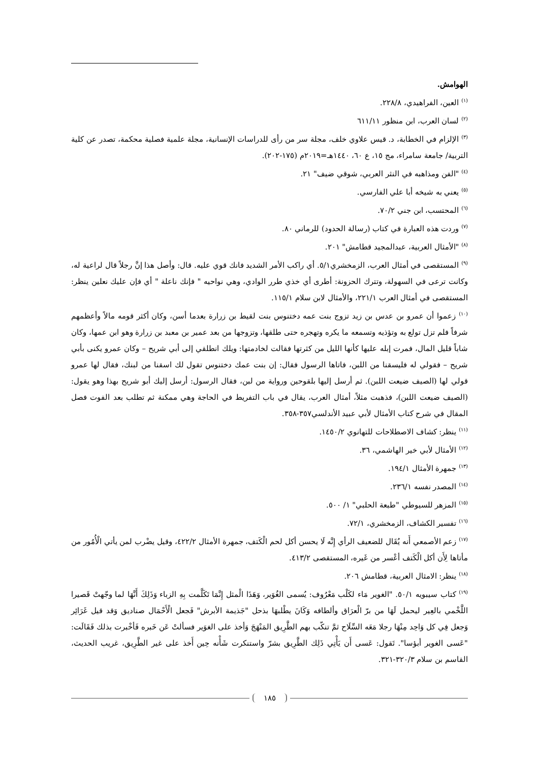الهوامش.
<sup>(١)</sup> العين، الفراهيدي، ٢٢٨/٨.
<sup>(٢)</sup> لسان العرب، ابن منظور ٦١١/١١
<sup>(٣)</sup> الإلزام في الخطابة، د. قيس علاوي خلف، مجلة سر من رأى للدراسات الإنسانية، مجلة علمية فصلية محكمة، تصدر عن كلية التربية/ جامعة سامراء، مج ١٥، ع ٦٠، ١٤٤٠هـ=٢٠١٩م (١٧٥-٢٠٢).
<sup>(٤)</sup> "الفن ومذاهبه في النثر العربي، شوقي ضيف" ٢١.
<sup>(٥)</sup> يعني به شيخه أبا علي الفارسي.
<sup>(٦)</sup> المحتسب، ابن جني ٧٠/٢.
<sup>(٧)</sup> وردت هذه العبارة في كتاب (رسالة الحدود) للرماني ٨٠.
<sup>(٨)</sup> "الأمثال العربية، عبدالمجيد قطامش" ٢٠١.
<sup>(٩)</sup> المستقصى في أمثال العرب، الزمخشري٥/١. أي راكب الأمر الشديد فانك قوي عليه. قال: وأصل هذا إنَّ رجلاً قال لراعية له، وكانت ترعى في السهولة، وتترك الحزونة: أطرى أي خذي طرر الوادي، وهي نواحيه " فإنك ناعلة " أي فإن عليك نعلين ينظر: المستقصى في أمثال العرب ٢٢١/١، والأمثال لابن سلام ١١٥/١.
<sup>(١٠)</sup> زعموا أن عمرو بن عدس بن زيد تزوج بنت عمه دختنوس بنت لقيط بن زرارة بعدما أسن، وكان أكثر قومه مالاً وأعظمهم شرفاً فلم تزل تولع به وتؤذيه وتسمعه ما يكره وتهجره حتى طلقها، وتزوجها من بعد عمير بن معبد بن زرارة وهو ابن عمها، وكان شاباً قليل المال، فمرت إبله عليها كأنها الليل من كثرتها فقالت لخادمتها: ويلك انطلقي إلى أبي شريح – وكان عمرو يكنى بأبي شريح – فقولي له فليسقنا من اللبن، فاتاها الرسول فقال: إن بنت عمك دختنوس تقول لك اسقنا من لبنك، فقال لها عمرو قولي لها (الصيف ضيعت اللبن). ثم أرسل إليها بلقوحين ورواية من لبن، فقال الرسول: أرسل إليك أبو شريح بهذا وهو يقول: (الصيف ضيعت اللبن)، فذهبت مثلاً، أمثال العرب، يقال في باب التفريط في الحاجة وهي ممكنة ثم تطلب بعد الفوت فصل المقال في شرح كتاب الأمثال لأبي عبيد الأندلسي٣٥٧-٣٥٨.
<sup>(١١)</sup> ينظر: كشاف الاصطلاحات للتهانوي ١٤٥٠/٢.
<sup>(١٢)</sup> الأمثال لأبي خير الهاشمي، ٣٦.
<sup>(١٣)</sup> جمهرة الأمثال ١٩٤/١.
<sup>(١٤)</sup> المصدر نفسه ٢٣٦/١.
<sup>(١٥)</sup> المزهر للسيوطي "طبعة الحلبي" ١/ ٥٠٠.
<sup>(١٦)</sup> تفسير الكشاف، الزمخشري، ٧٢/١.
<sup>(١٧)</sup> زعم الأصمعي أَنه يُقَال للضعيف الرأي إِنَّه لَا يحسن أكل لحم الْكَتف، جمهرة الأمثال ٤٢٢/٢، وقيل يضْرب لمن يأتي الْأُمُور من مأتاها لِأَن أكل الْكَتف أعْسر من غَيره، المستقصى ٤١٣/٢.
<sup>(١٨)</sup> ينظر: الامثال العربية، قطامش ٢٠٦.
<sup>(١٩)</sup> كتاب سيبويه ٥٠/١. "الغوير مَاء لكَلْب مَعْرُوف: يُسمى الغُوَير، وَهَذَا الْمثل إِنَّمَا تَكَلَّمت بِهِ الزباء وَذَلِكَ أَنَّهَا لما وجّهتْ قَصيرا اللَّخْمي بالعِير ليحمل لَهَا من برّ الْعرَاق وألطافه وَكَانَ يطْلبهَا بذحل "جَذيمة الأبرش" فَجعل الْأَحْمَال صناديق وَقد قيل غَرَائِر وَجعل فِي كل وَاحِد مِنْهَا رجلا مَعَه السِّلَاح ثمَّ تنكّب بهم الطَّرِيق المَنْهَجَ وَأخذ على الغوَير فسألتْ عَن خَبره فَأخْبرت بذلك فَقَالَت: "عَسى الغوير أبؤسا". تَقول: عَسى أَن يَأْتِي ذَلِك الطَّرِيق بشرّ واستنكرت شَأْنه حِين أَخذ على غير الطَّرِيق، غريب الحديث، القاسم بن سلام ٣٢٠/٣-٣٢١.
١٨٥